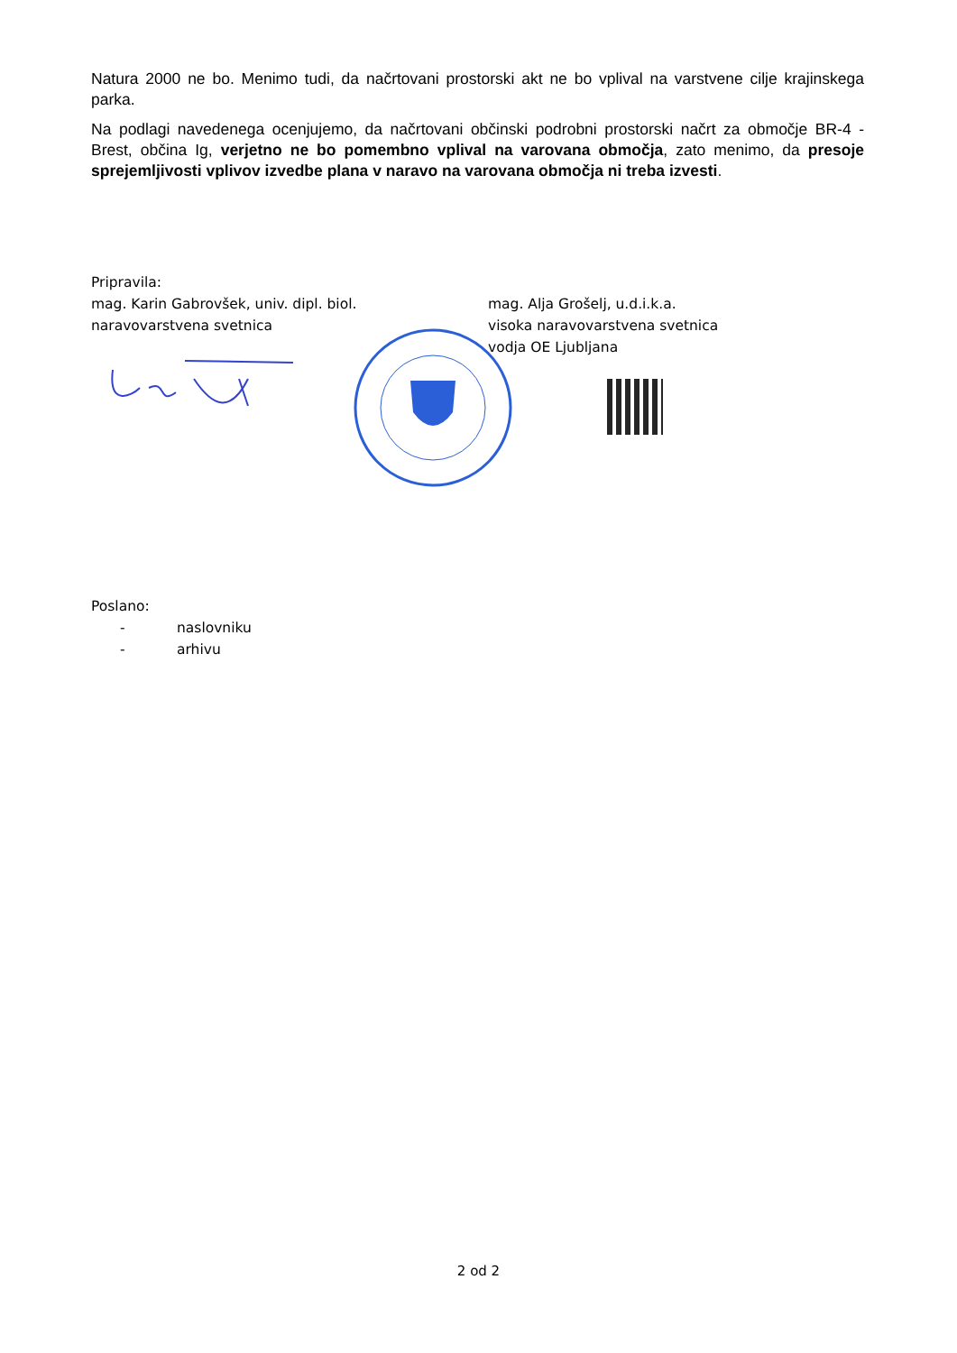Natura 2000 ne bo. Menimo tudi, da načrtovani prostorski akt ne bo vplival na varstvene cilje krajinskega parka.
Na podlagi navedenega ocenjujemo, da načrtovani občinski podrobni prostorski načrt za območje BR-4 - Brest, občina Ig, verjetno ne bo pomembno vplival na varovana območja, zato menimo, da presoje sprejemljivosti vplivov izvedbe plana v naravo na varovana območja ni treba izvesti.
Pripravila:
mag. Karin Gabrovšek, univ. dipl. biol.
naravovarstvena svetnica
mag. Alja Grošelj, u.d.i.k.a.
visoka naravovarstvena svetnica
vodja OE Ljubljana
Poslano:
- naslovniku
- arhivu
2 od 2